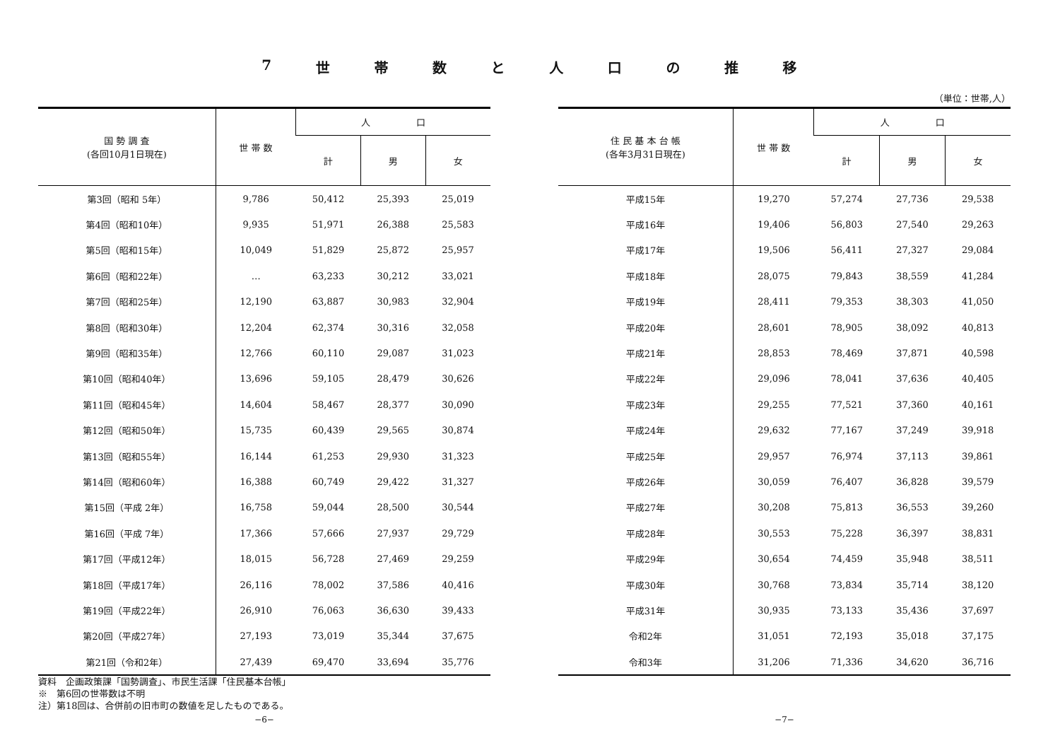7 世帯数と人口の推移
| 国 勢 調 査 (各回10月1日現在) | 世 帯 数 | 人 口 | | |
| --- | --- | --- | --- | --- |
| | | 計 | 男 | 女 |
| 第3回（昭和 5年） | 9,786 | 50,412 | 25,393 | 25,019 |
| 第4回（昭和10年） | 9,935 | 51,971 | 26,388 | 25,583 |
| 第5回（昭和15年） | 10,049 | 51,829 | 25,872 | 25,957 |
| 第6回（昭和22年） | … | 63,233 | 30,212 | 33,021 |
| 第7回（昭和25年） | 12,190 | 63,887 | 30,983 | 32,904 |
| 第8回（昭和30年） | 12,204 | 62,374 | 30,316 | 32,058 |
| 第9回（昭和35年） | 12,766 | 60,110 | 29,087 | 31,023 |
| 第10回（昭和40年） | 13,696 | 59,105 | 28,479 | 30,626 |
| 第11回（昭和45年） | 14,604 | 58,467 | 28,377 | 30,090 |
| 第12回（昭和50年） | 15,735 | 60,439 | 29,565 | 30,874 |
| 第13回（昭和55年） | 16,144 | 61,253 | 29,930 | 31,323 |
| 第14回（昭和60年） | 16,388 | 60,749 | 29,422 | 31,327 |
| 第15回（平成 2年） | 16,758 | 59,044 | 28,500 | 30,544 |
| 第16回（平成 7年） | 17,366 | 57,666 | 27,937 | 29,729 |
| 第17回（平成12年） | 18,015 | 56,728 | 27,469 | 29,259 |
| 第18回（平成17年） | 26,116 | 78,002 | 37,586 | 40,416 |
| 第19回（平成22年） | 26,910 | 76,063 | 36,630 | 39,433 |
| 第20回（平成27年） | 27,193 | 73,019 | 35,344 | 37,675 |
| 第21回（令和2年） | 27,439 | 69,470 | 33,694 | 35,776 |
資料　企画政策課「国勢調査」、市民生活課「住民基本台帳」
※　第6回の世帯数は不明
注）第18回は、合併前の旧市町の数値を足したものである。
−6−
（単位：世帯,人）
| 住 民 基 本 台 帳 (各年3月31日現在) | 世 帯 数 | 人 口 | | |
| --- | --- | --- | --- | --- |
| | | 計 | 男 | 女 |
| 平成15年 | 19,270 | 57,274 | 27,736 | 29,538 |
| 平成16年 | 19,406 | 56,803 | 27,540 | 29,263 |
| 平成17年 | 19,506 | 56,411 | 27,327 | 29,084 |
| 平成18年 | 28,075 | 79,843 | 38,559 | 41,284 |
| 平成19年 | 28,411 | 79,353 | 38,303 | 41,050 |
| 平成20年 | 28,601 | 78,905 | 38,092 | 40,813 |
| 平成21年 | 28,853 | 78,469 | 37,871 | 40,598 |
| 平成22年 | 29,096 | 78,041 | 37,636 | 40,405 |
| 平成23年 | 29,255 | 77,521 | 37,360 | 40,161 |
| 平成24年 | 29,632 | 77,167 | 37,249 | 39,918 |
| 平成25年 | 29,957 | 76,974 | 37,113 | 39,861 |
| 平成26年 | 30,059 | 76,407 | 36,828 | 39,579 |
| 平成27年 | 30,208 | 75,813 | 36,553 | 39,260 |
| 平成28年 | 30,553 | 75,228 | 36,397 | 38,831 |
| 平成29年 | 30,654 | 74,459 | 35,948 | 38,511 |
| 平成30年 | 30,768 | 73,834 | 35,714 | 38,120 |
| 平成31年 | 30,935 | 73,133 | 35,436 | 37,697 |
| 令和2年 | 31,051 | 72,193 | 35,018 | 37,175 |
| 令和3年 | 31,206 | 71,336 | 34,620 | 36,716 |
−7−